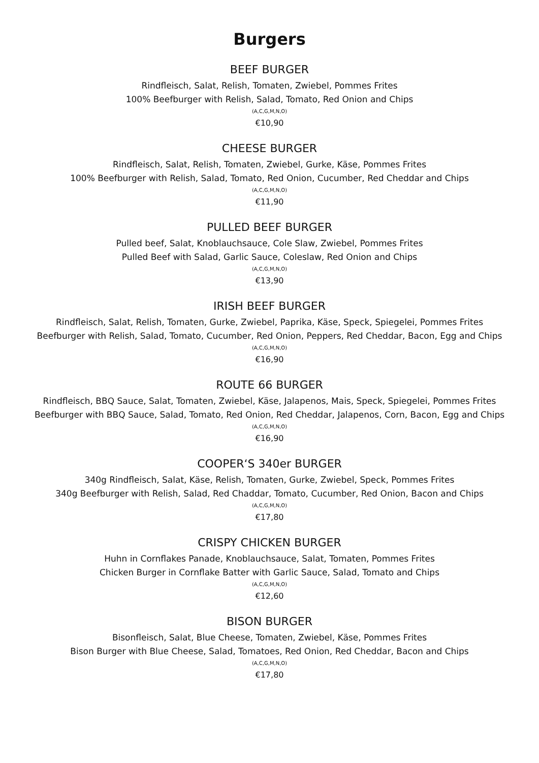Burgers
BEEF BURGER
Rindfleisch, Salat, Relish, Tomaten, Zwiebel, Pommes Frites
100% Beefburger with Relish, Salad, Tomato, Red Onion and Chips
(A,C,G,M,N,O)
€10,90
CHEESE BURGER
Rindfleisch, Salat, Relish, Tomaten, Zwiebel, Gurke, Käse, Pommes Frites
100% Beefburger with Relish, Salad, Tomato, Red Onion, Cucumber, Red Cheddar and Chips
(A,C,G,M,N,O)
€11,90
PULLED BEEF BURGER
Pulled beef, Salat, Knoblauchsauce, Cole Slaw, Zwiebel, Pommes Frites
Pulled Beef with Salad, Garlic Sauce, Coleslaw, Red Onion and Chips
(A,C,G,M,N,O)
€13,90
IRISH BEEF BURGER
Rindfleisch, Salat, Relish, Tomaten, Gurke, Zwiebel, Paprika, Käse, Speck, Spiegelei, Pommes Frites
Beefburger with Relish, Salad, Tomato, Cucumber, Red Onion, Peppers, Red Cheddar, Bacon, Egg and Chips
(A,C,G,M,N,O)
€16,90
ROUTE 66 BURGER
Rindfleisch, BBQ Sauce, Salat, Tomaten, Zwiebel, Käse, Jalapenos, Mais, Speck, Spiegelei, Pommes Frites
Beefburger with BBQ Sauce, Salad, Tomato, Red Onion, Red Cheddar, Jalapenos, Corn, Bacon, Egg and Chips
(A,C,G,M,N,O)
€16,90
COOPER‘S 340er BURGER
340g Rindfleisch, Salat, Käse, Relish, Tomaten, Gurke, Zwiebel, Speck, Pommes Frites
340g Beefburger with Relish, Salad, Red Chaddar, Tomato, Cucumber, Red Onion, Bacon and Chips
(A,C,G,M,N,O)
€17,80
CRISPY CHICKEN BURGER
Huhn in Cornflakes Panade, Knoblauchsauce, Salat, Tomaten, Pommes Frites
Chicken Burger in Cornflake Batter with Garlic Sauce, Salad, Tomato and Chips
(A,C,G,M,N,O)
€12,60
BISON BURGER
Bisonfleisch, Salat, Blue Cheese, Tomaten, Zwiebel, Käse, Pommes Frites
Bison Burger with Blue Cheese, Salad, Tomatoes, Red Onion, Red Cheddar, Bacon and Chips
(A,C,G,M,N,O)
€17,80